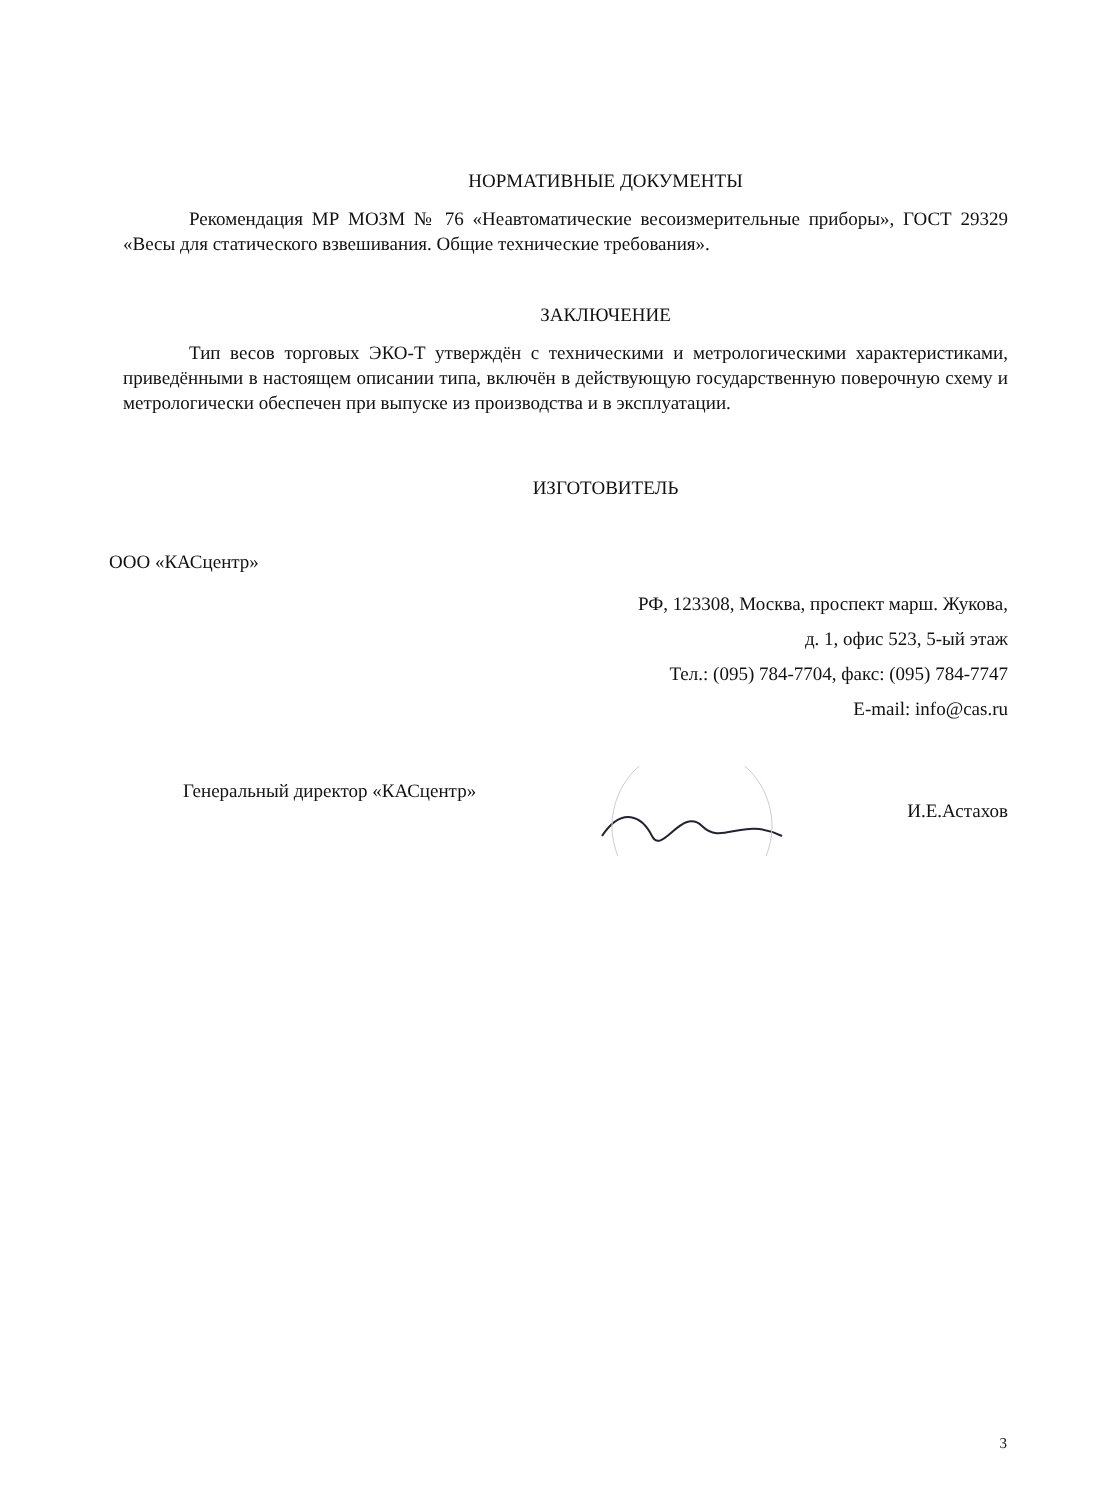НОРМАТИВНЫЕ ДОКУМЕНТЫ
Рекомендация МР МОЗМ № 76 «Неавтоматические весоизмерительные приборы», ГОСТ 29329 «Весы для статического взвешивания. Общие технические требования».
ЗАКЛЮЧЕНИЕ
Тип весов торговых ЭКО-Т утверждён с техническими и метрологическими характеристиками, приведёнными в настоящем описании типа, включён в действующую государственную поверочную схему и метрологически обеспечен при выпуске из производства и в эксплуатации.
ИЗГОТОВИТЕЛЬ
ООО «КАСцентр»
РФ, 123308, Москва, проспект марш. Жукова,
д. 1, офис 523, 5-ый этаж
Тел.: (095) 784-7704, факс: (095) 784-7747
E-mail: info@cas.ru
Генеральный директор «КАСцентр» И.Е.Астахов
3